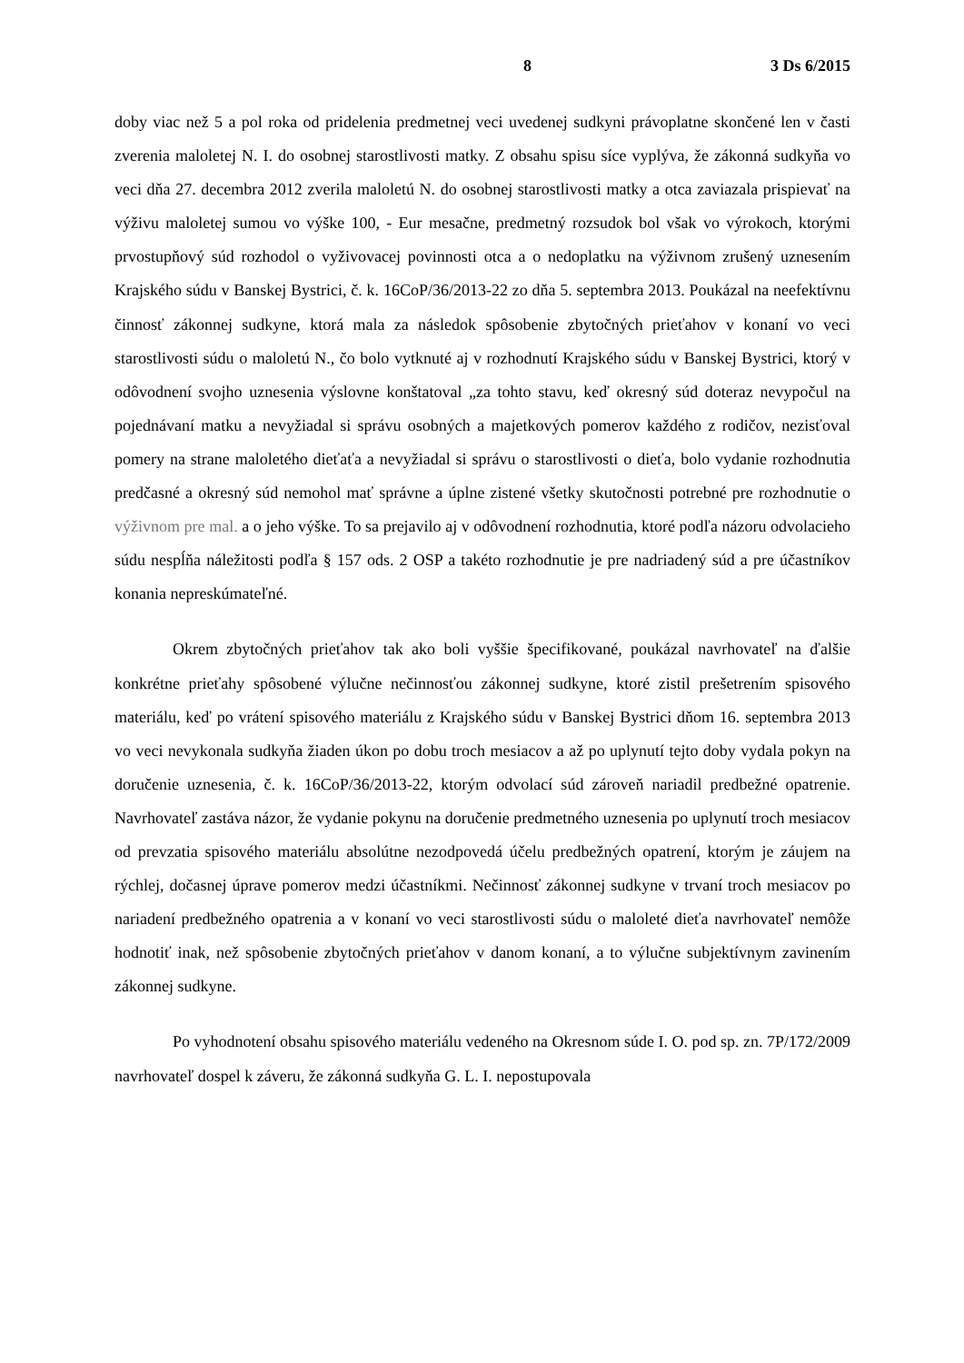8 3 Ds 6/2015
doby viac než 5 a pol roka od pridelenia predmetnej veci uvedenej sudkyni právoplatne skončené len v časti zverenia maloletej N. I. do osobnej starostlivosti matky. Z obsahu spisu síce vyplýva, že zákonná sudkyňa vo veci dňa 27. decembra 2012 zverila maloletú N. do osobnej starostlivosti matky a otca zaviazala prispievať na výživu maloletej sumou vo výške 100, - Eur mesačne, predmetný rozsudok bol však vo výrokoch, ktorými prvostupňový súd rozhodol o vyživovacej povinnosti otca a o nedoplatku na výživnom zrušený uznesením Krajského súdu v Banskej Bystrici, č. k. 16CoP/36/2013-22 zo dňa 5. septembra 2013. Poukázal na neefektívnu činnosť zákonnej sudkyne, ktorá mala za následok spôsobenie zbytočných prieťahov v konaní vo veci starostlivosti súdu o maloletú N., čo bolo vytknuté aj v rozhodnutí Krajského súdu v Banskej Bystrici, ktorý v odôvodnení svojho uznesenia výslovne konštatoval „za tohto stavu, keď okresný súd doteraz nevypočul na pojednávaní matku a nevyžiadal si správu osobných a majetkových pomerov každého z rodičov, nezisťoval pomery na strane maloletého dieťaťa a nevyžiadal si správu o starostlivosti o dieťa, bolo vydanie rozhodnutia predčasné a okresný súd nemohol mať správne a úplne zistené všetky skutočnosti potrebné pre rozhodnutie o výživnom pre mal. a o jeho výške. To sa prejavilo aj v odôvodnení rozhodnutia, ktoré podľa názoru odvolacieho súdu nespĺňa náležitosti podľa § 157 ods. 2 OSP a takéto rozhodnutie je pre nadriadený súd a pre účastníkov konania nepreskúmateľné.
Okrem zbytočných prieťahov tak ako boli vyššie špecifikované, poukázal navrhovateľ na ďalšie konkrétne prieťahy spôsobené výlučne nečinnosťou zákonnej sudkyne, ktoré zistil prešetrením spisového materiálu, keď po vrátení spisového materiálu z Krajského súdu v Banskej Bystrici dňom 16. septembra 2013 vo veci nevykonala sudkyňa žiaden úkon po dobu troch mesiacov a až po uplynutí tejto doby vydala pokyn na doručenie uznesenia, č. k. 16CoP/36/2013-22, ktorým odvolací súd zároveň nariadil predbežné opatrenie. Navrhovateľ zastáva názor, že vydanie pokynu na doručenie predmetného uznesenia po uplynutí troch mesiacov od prevzatia spisového materiálu absolútne nezodpovedá účelu predbežných opatrení, ktorým je záujem na rýchlej, dočasnej úprave pomerov medzi účastníkmi. Nečinnosť zákonnej sudkyne v trvaní troch mesiacov po nariadení predbežného opatrenia a v konaní vo veci starostlivosti súdu o maloleté dieťa navrhovateľ nemôže hodnotiť inak, než spôsobenie zbytočných prieťahov v danom konaní, a to výlučne subjektívnym zavinením zákonnej sudkyne.
Po vyhodnotení obsahu spisového materiálu vedeného na Okresnom súde I. O. pod sp. zn. 7P/172/2009 navrhovateľ dospel k záveru, že zákonná sudkyňa G. L. I. nepostupovala